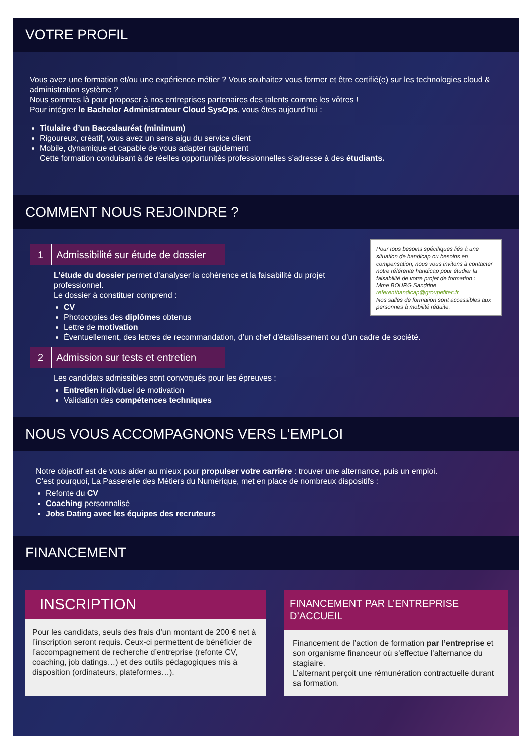VOTRE PROFIL
Vous avez une formation et/ou une expérience métier ? Vous souhaitez vous former et être certifié(e) sur les technologies cloud & administration système ?
Nous sommes là pour proposer à nos entreprises partenaires des talents comme les vôtres !
Pour intégrer le Bachelor Administrateur Cloud SysOps, vous êtes aujourd’hui :
Titulaire d’un Baccalauréat (minimum)
Rigoureux, créatif, vous avez un sens aigu du service client
Mobile, dynamique et capable de vous adapter rapidement
Cette formation conduisant à de réelles opportunités professionnelles s’adresse à des étudiants.
COMMENT NOUS REJOINDRE ?
Pour tous besoins spécifiques liés à une situation de handicap ou besoins en compensation, nous vous invitons à contacter notre référente handicap pour étudier la faisabilité de votre projet de formation :
Mme BOURG Sandrine
referenthandicap@groupefitec.fr
Nos salles de formation sont accessibles aux personnes à mobilité réduite.
1 Admissibilité sur étude de dossier
L’étude du dossier permet d’analyser la cohérence et la faisabilité du projet professionnel.
Le dossier à constituer comprend :
CV
Photocopies des diplômes obtenus
Lettre de motivation
Éventuellement, des lettres de recommandation, d’un chef d’établissement ou d’un cadre de société.
2 Admission sur tests et entretien
Les candidats admissibles sont convoqués pour les épreuves :
Entretien individuel de motivation
Validation des compétences techniques
NOUS VOUS ACCOMPAGNONS VERS L’EMPLOI
Notre objectif est de vous aider au mieux pour propulser votre carrière : trouver une alternance, puis un emploi.
C’est pourquoi, La Passerelle des Métiers du Numérique, met en place de nombreux dispositifs :
Refonte du CV
Coaching personnalisé
Jobs Dating avec les équipes des recruteurs
FINANCEMENT
INSCRIPTION
Pour les candidats, seuls des frais d’un montant de 200 € net à l’inscription seront requis. Ceux-ci permettent de bénéficier de l’accompagnement de recherche d’entreprise (refonte CV, coaching, job datings…) et des outils pédagogiques mis à disposition (ordinateurs, plateformes…).
FINANCEMENT PAR L’ENTREPRISE D’ACCUEIL
Financement de l’action de formation par l’entreprise et son organisme financeur où s’effectue l’alternance du stagiaire.
L’alternant perçoit une rémunération contractuelle durant sa formation.